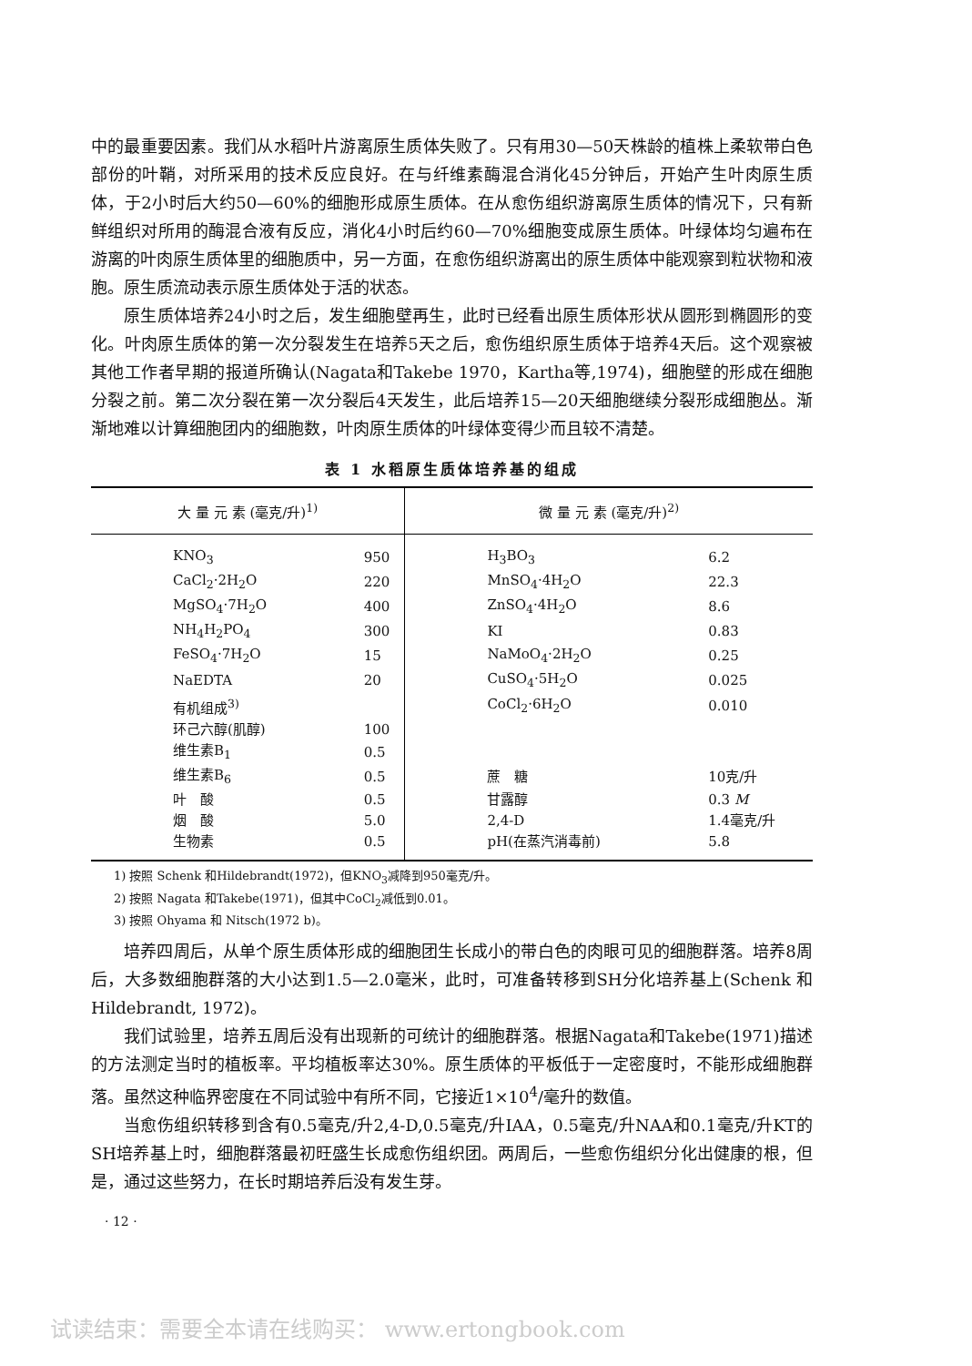中的最重要因素。我们从水稻叶片游离原生质体失败了。只有用30—50天株龄的植株上柔软带白色部份的叶鞘，对所采用的技术反应良好。在与纤维素酶混合消化45分钟后，开始产生叶肉原生质体，于2小时后大约50—60%的细胞形成原生质体。在从愈伤组织游离原生质体的情况下，只有新鲜组织对所用的酶混合液有反应，消化4小时后约60—70%细胞变成原生质体。叶绿体均匀遍布在游离的叶肉原生质体里的细胞质中，另一方面，在愈伤组织游离出的原生质体中能观察到粒状物和液胞。原生质流动表示原生质体处于活的状态。
原生质体培养24小时之后，发生细胞壁再生，此时已经看出原生质体形状从圆形到椭圆形的变化。叶肉原生质体的第一次分裂发生在培养5天之后，愈伤组织原生质体于培养4天后。这个观察被其他工作者早期的报道所确认(Nagata和Takebe 1970，Kartha等,1974)，细胞壁的形成在细胞分裂之前。第二次分裂在第一次分裂后4天发生，此后培养15—20天细胞继续分裂形成细胞丛。渐渐地难以计算细胞团内的细胞数，叶肉原生质体的叶绿体变得少而且较不清楚。
表 1 水稻原生质体培养基的组成
| 大 量 元 素 (毫克/升)<sup>1)</sup> | | 微 量 元 素 (毫克/升)<sup>2)</sup> | |
| --- | --- | --- | --- |
| KNO<sub>3</sub> | 950 | H<sub>3</sub>BO<sub>3</sub> | 6.2 |
| CaCl<sub>2</sub>·2H<sub>2</sub>O | 220 | MnSO<sub>4</sub>·4H<sub>2</sub>O | 22.3 |
| MgSO<sub>4</sub>·7H<sub>2</sub>O | 400 | ZnSO<sub>4</sub>·4H<sub>2</sub>O | 8.6 |
| NH<sub>4</sub>H<sub>2</sub>PO<sub>4</sub> | 300 | KI | 0.83 |
| FeSO<sub>4</sub>·7H<sub>2</sub>O | 15 | NaMoO<sub>4</sub>·2H<sub>2</sub>O | 0.25 |
| NaEDTA | 20 | CuSO<sub>4</sub>·5H<sub>2</sub>O | 0.025 |
| 有机组成<sup>3)</sup> | | CoCl<sub>2</sub>·6H<sub>2</sub>O | 0.010 |
| 环己六醇(肌醇) | 100 | | |
| 维生素B<sub>1</sub> | 0.5 | | |
| 维生素B<sub>6</sub> | 0.5 | 蔗 糖 | 10克/升 |
| 叶 酸 | 0.5 | 甘露醇 | 0.3 M |
| 烟 酸 | 5.0 | 2,4-D | 1.4毫克/升 |
| 生物素 | 0.5 | pH(在蒸汽消毒前) | 5.8 |
1) 按照 Schenk 和Hildebrandt(1972)，但KNO<sub>3</sub>减降到950毫克/升。
2) 按照 Nagata 和Takebe(1971)，但其中CoCl<sub>2</sub>减低到0.01。
3) 按照 Ohyama 和 Nitsch(1972 b)。
培养四周后，从单个原生质体形成的细胞团生长成小的带白色的肉眼可见的细胞群落。培养8周后，大多数细胞群落的大小达到1.5—2.0毫米，此时，可准备转移到SH分化培养基上(Schenk 和 Hildebrandt, 1972)。
我们试验里，培养五周后没有出现新的可统计的细胞群落。根据Nagata和Takebe(1971)描述的方法测定当时的植板率。平均植板率达30%。原生质体的平板低于一定密度时，不能形成细胞群落。虽然这种临界密度在不同试验中有所不同，它接近1×10<sup>4</sup>/毫升的数值。
当愈伤组织转移到含有0.5毫克/升2,4-D,0.5毫克/升IAA，0.5毫克/升NAA和0.1毫克/升KT的SH培养基上时，细胞群落最初旺盛生长成愈伤组织团。两周后，一些愈伤组织分化出健康的根，但是，通过这些努力，在长时期培养后没有发生芽。
· 12 ·
试读结束：需要全本请在线购买： www.ertongbook.com